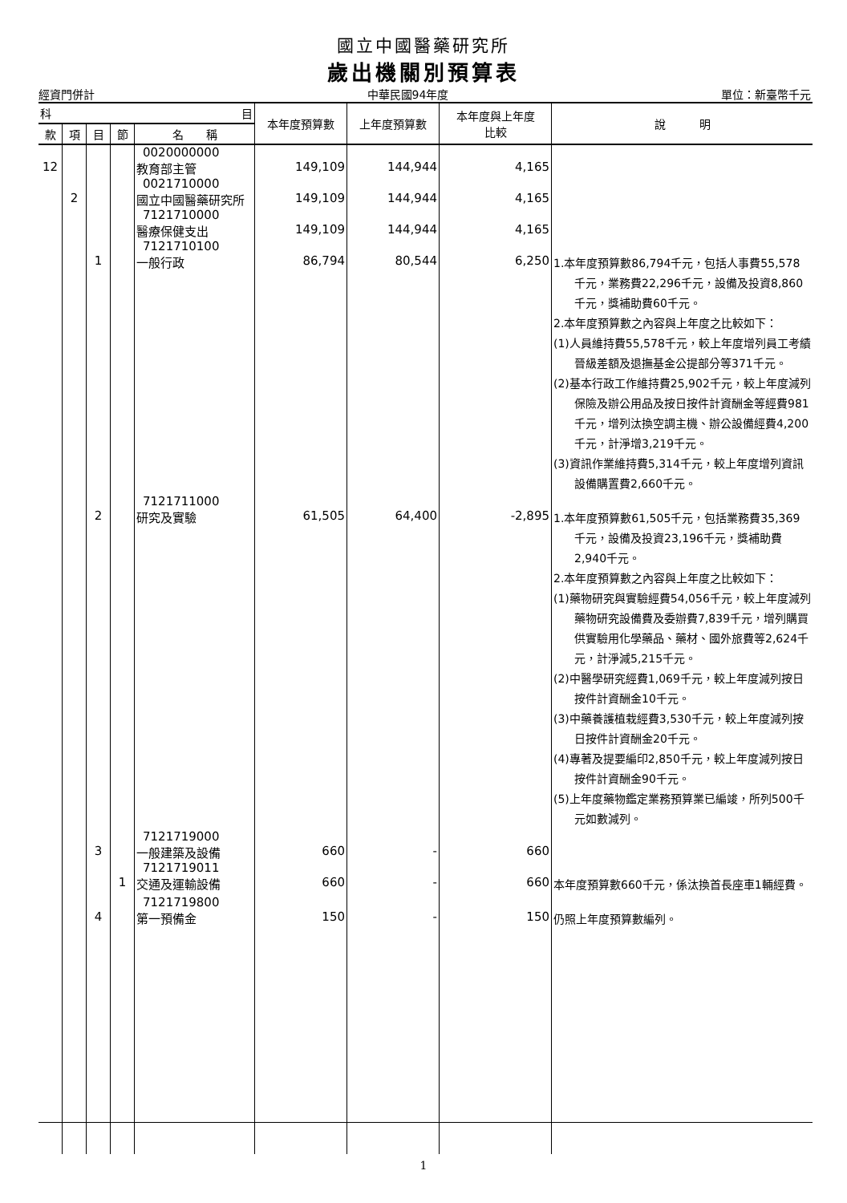國立中國醫藥研究所
歲出機關別預算表
經資門併計 中華民國94年度 單位：新臺幣千元
| 科 目 | | | | | 本年度預算數 | 上年度預算數 | 本年度與上年度 比較 | 說 明 |
| --- | --- | --- | --- | --- | --- | --- | --- | --- |
| 款 | 項 | 目 | 節 | 名 稱 | | | | |
| | | | | 0020000000 | | | | |
| 12 | | | | 教育部主管 | 149,109 | 144,944 | 4,165 | |
| | | | | 0021710000 | | | | |
| | 2 | | | 國立中國醫藥研究所 | 149,109 | 144,944 | 4,165 | |
| | | | | 7121710000 | | | | |
| | | | | 醫療保健支出 | 149,109 | 144,944 | 4,165 | |
| | | | | 7121710100 | | | | |
| | | 1 | | 一般行政 | 86,794 | 80,544 | 6,250 | 1.本年度預算數86,794千元，包括人事費55,578千元，業務費22,296千元，設備及投資8,860千元，獎補助費60千元。 2.本年度預算數之內容與上年度之比較如下： (1)人員維持費55,578千元，較上年度增列員工考績晉級差額及退撫基金公提部分等371千元。 (2)基本行政工作維持費25,902千元，較上年度減列保險及辦公用品及按日按件計資酬金等經費981千元，增列汰換空調主機、辦公設備經費4,200千元，計淨增3,219千元。 (3)資訊作業維持費5,314千元，較上年度增列資訊設備購置費2,660千元。 |
| | | | | 7121711000 | | | | |
| | | 2 | | 研究及實驗 | 61,505 | 64,400 | -2,895 | 1.本年度預算數61,505千元，包括業務費35,369千元，設備及投資23,196千元，獎補助費2,940千元。 2.本年度預算數之內容與上年度之比較如下： (1)藥物研究與實驗經費54,056千元，較上年度減列藥物研究設備費及委辦費7,839千元，增列購買供實驗用化學藥品、藥材、國外旅費等2,624千元，計淨減5,215千元。 (2)中醫學研究經費1,069千元，較上年度減列按日按件計資酬金10千元。 (3)中藥養護植栽經費3,530千元，較上年度減列按日按件計資酬金20千元。 (4)專著及提要編印2,850千元，較上年度減列按日按件計資酬金90千元。 (5)上年度藥物鑑定業務預算業已編竣，所列500千元如數減列。 |
| | | | | 7121719000 | | | | |
| | | 3 | | 一般建築及設備 | 660 | - | 660 | |
| | | | | 7121719011 | | | | |
| | | | 1 | 交通及運輸設備 | 660 | - | 660 | 本年度預算數660千元，係汰換首長座車1輛經費。 |
| | | | | 7121719800 | | | | |
| | | 4 | | 第一預備金 | 150 | - | 150 | 仍照上年度預算數編列。 |
1